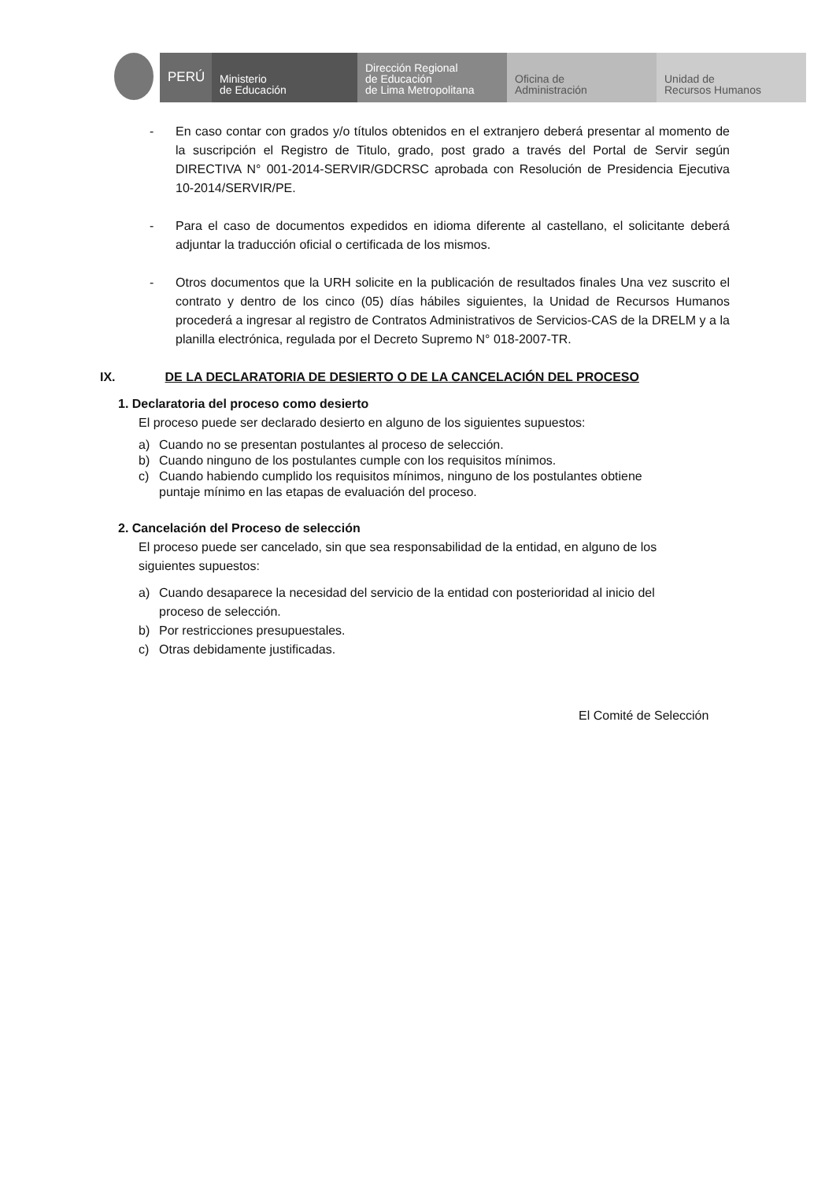PERÚ
Ministerio
de Educación
Dirección Regional
de Educación
de Lima Metropolitana
Oficina de
Administración
Unidad de
Recursos Humanos
- En caso contar con grados y/o títulos obtenidos en el extranjero deberá presentar al momento de la suscripción el Registro de Titulo, grado, post grado a través del Portal de Servir según DIRECTIVA N° 001-2014-SERVIR/GDCRSC aprobada con Resolución de Presidencia Ejecutiva 10-2014/SERVIR/PE.
- Para el caso de documentos expedidos en idioma diferente al castellano, el solicitante deberá adjuntar la traducción oficial o certificada de los mismos.
- Otros documentos que la URH solicite en la publicación de resultados finales Una vez suscrito el contrato y dentro de los cinco (05) días hábiles siguientes, la Unidad de Recursos Humanos procederá a ingresar al registro de Contratos Administrativos de Servicios-CAS de la DRELM y a la planilla electrónica, regulada por el Decreto Supremo N° 018-2007-TR.
IX. DE LA DECLARATORIA DE DESIERTO O DE LA CANCELACIÓN DEL PROCESO
1. Declaratoria del proceso como desierto
El proceso puede ser declarado desierto en alguno de los siguientes supuestos:
a) Cuando no se presentan postulantes al proceso de selección.
b) Cuando ninguno de los postulantes cumple con los requisitos mínimos.
c) Cuando habiendo cumplido los requisitos mínimos, ninguno de los postulantes obtiene puntaje mínimo en las etapas de evaluación del proceso.
2. Cancelación del Proceso de selección
El proceso puede ser cancelado, sin que sea responsabilidad de la entidad, en alguno de los siguientes supuestos:
a) Cuando desaparece la necesidad del servicio de la entidad con posterioridad al inicio del proceso de selección.
b) Por restricciones presupuestales.
c) Otras debidamente justificadas.
El Comité de Selección